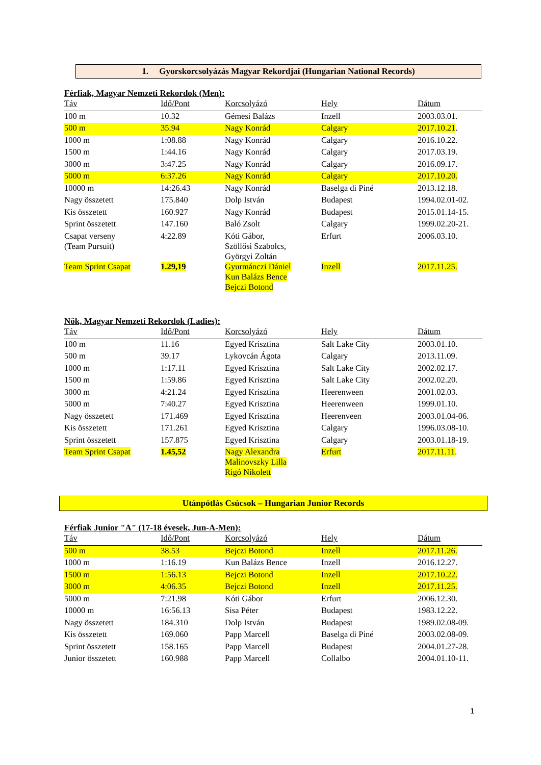1. Gyorskorcsolyázás Magyar Rekordjai (Hungarian National Records)
Férfiak, Magyar Nemzeti Rekordok (Men):
| Táv | Idő/Pont | Korcsolyázó | Hely | Dátum |
| --- | --- | --- | --- | --- |
| 100 m | 10.32 | Gémesi Balázs | Inzell | 2003.03.01. |
| 500 m | 35.94 | Nagy Konrád | Calgary | 2017.10.21 . |
| 1000 m | 1:08.88 | Nagy Konrád | Calgary | 2016.10.22. |
| 1500 m | 1:44.16 | Nagy Konrád | Calgary | 2017.03.19. |
| 3000 m | 3:47.25 | Nagy Konrád | Calgary | 2016.09.17. |
| 5000 m | 6:37.26 | Nagy Konrád | Calgary | 2017.10.20. |
| 10000 m | 14:26.43 | Nagy Konrád | Baselga di Piné | 2013.12.18. |
| Nagy összetett | 175.840 | Dolp István | Budapest | 1994.02.01-02. |
| Kis összetett | 160.927 | Nagy Konrád | Budapest | 2015.01.14-15. |
| Sprint összetett | 147.160 | Baló Zsolt | Calgary | 1999.02.20-21. |
| Csapat verseny (Team Pursuit) | 4:22.89 | Kóti Gábor, Szöllősi Szabolcs, Györgyi Zoltán | Erfurt | 2006.03.10. |
| Team Sprint Csapat | 1.29,19 | Gyurmánczi Dániel Kun Balázs Bence Bejczi Botond | Inzell | 2017.11.25. |
Nők, Magyar Nemzeti Rekordok (Ladies):
| Táv | Idő/Pont | Korcsolyázó | Hely | Dátum |
| --- | --- | --- | --- | --- |
| 100 m | 11.16 | Egyed Krisztina | Salt Lake City | 2003.01.10. |
| 500 m | 39.17 | Lykovcán Ágota | Calgary | 2013.11.09. |
| 1000 m | 1:17.11 | Egyed Krisztina | Salt Lake City | 2002.02.17. |
| 1500 m | 1:59.86 | Egyed Krisztina | Salt Lake City | 2002.02.20. |
| 3000 m | 4:21.24 | Egyed Krisztina | Heerenween | 2001.02.03. |
| 5000 m | 7:40.27 | Egyed Krisztina | Heerenween | 1999.01.10. |
| Nagy összetett | 171.469 | Egyed Krisztina | Heerenveen | 2003.01.04-06. |
| Kis összetett | 171.261 | Egyed Krisztina | Calgary | 1996.03.08-10. |
| Sprint összetett | 157.875 | Egyed Krisztina | Calgary | 2003.01.18-19. |
| Team Sprint Csapat | 1.45,52 | Nagy Alexandra Malinovszky Lilla Rigó Nikolett | Erfurt | 2017.11.11 . |
Utánpótlás Csúcsok – Hungarian Junior Records
Férfiak Junior "A" (17-18 évesek, Jun-A-Men):
| Táv | Idő/Pont | Korcsolyázó | Hely | Dátum |
| --- | --- | --- | --- | --- |
| 500 m | 38.53 | Bejczi Botond | Inzell | 2017.11.26. |
| 1000 m | 1:16.19 | Kun Balázs Bence | Inzell | 2016.12.27. |
| 1500 m | 1:56.13 | Bejczi Botond | Inzell | 2017.10.22. |
| 3000 m | 4:06.35 | Bejczi Botond | Inzell | 2017.11.25. |
| 5000 m | 7:21.98 | Kóti Gábor | Erfurt | 2006.12.30. |
| 10000 m | 16:56.13 | Sisa Péter | Budapest | 1983.12.22. |
| Nagy összetett | 184.310 | Dolp István | Budapest | 1989.02.08-09. |
| Kis összetett | 169.060 | Papp Marcell | Baselga di Piné | 2003.02.08-09. |
| Sprint összetett | 158.165 | Papp Marcell | Budapest | 2004.01.27-28. |
| Junior összetett | 160.988 | Papp Marcell | Collalbo | 2004.01.10-11. |
1